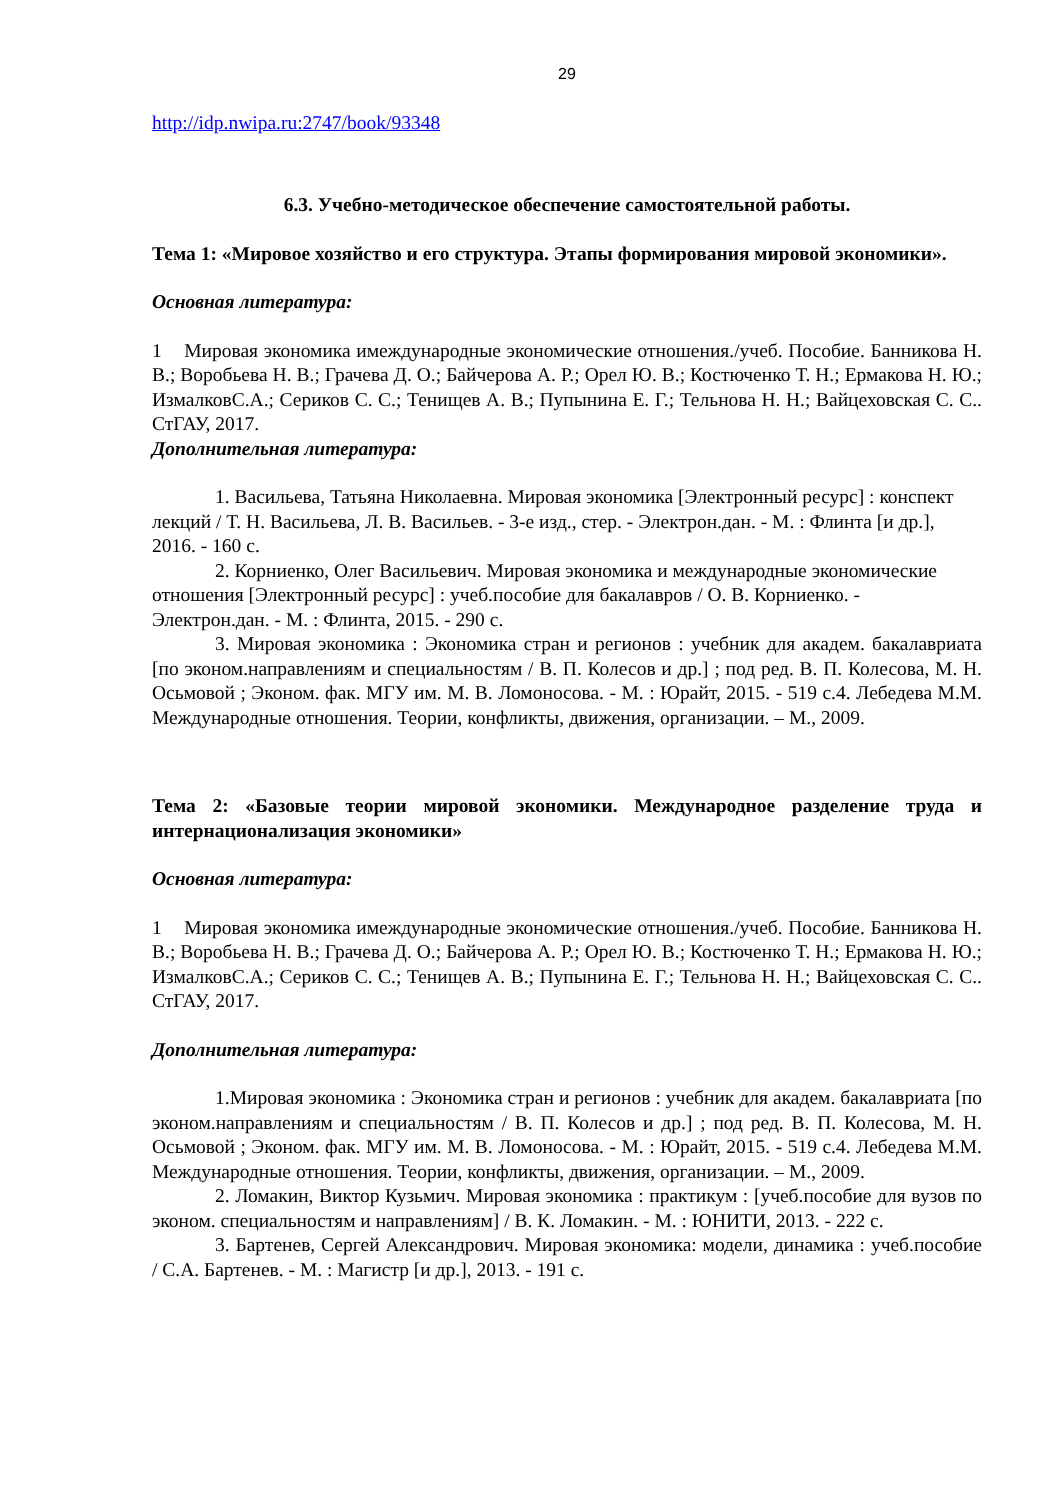29
http://idp.nwipa.ru:2747/book/93348
6.3. Учебно-методическое обеспечение самостоятельной работы.
Тема 1: «Мировое хозяйство и его структура. Этапы формирования мировой экономики».
Основная литература:
1 Мировая экономика имеждународные экономические отношения./учеб. Пособие. Банникова Н. В.; Воробьева Н. В.; Грачева Д. О.; Байчерова А. Р.; Орел Ю. В.; Костюченко Т. Н.; Ермакова Н. Ю.; ИзмалковС.А.; Сериков С. С.; Тенищев А. В.; Пупынина Е. Г.; Тельнова Н. Н.; Вайцеховская С. С.. СтГАУ, 2017.
Дополнительная литература:
1. Васильева, Татьяна Николаевна. Мировая экономика [Электронный ресурс] : конспект лекций / Т. Н. Васильева, Л. В. Васильев. - 3-е изд., стер. - Электрон.дан. - М. : Флинта [и др.], 2016. - 160 с.
2. Корниенко, Олег Васильевич. Мировая экономика и международные экономические отношения [Электронный ресурс] : учеб.пособие для бакалавров / О. В. Корниенко. - Электрон.дан. - М. : Флинта, 2015. - 290 с.
3. Мировая экономика : Экономика стран и регионов : учебник для академ. бакалавриата [по эконом.направлениям и специальностям / В. П. Колесов и др.] ; под ред. В. П. Колесова, М. Н. Осьмовой ; Эконом. фак. МГУ им. М. В. Ломоносова. - М. : Юрайт, 2015. - 519 с.4. Лебедева М.М. Международные отношения. Теории, конфликты, движения, организации. – М., 2009.
Тема 2: «Базовые теории мировой экономики. Международное разделение труда и интернационализация экономики»
Основная литература:
1 Мировая экономика имеждународные экономические отношения./учеб. Пособие. Банникова Н. В.; Воробьева Н. В.; Грачева Д. О.; Байчерова А. Р.; Орел Ю. В.; Костюченко Т. Н.; Ермакова Н. Ю.; ИзмалковС.А.; Сериков С. С.; Тенищев А. В.; Пупынина Е. Г.; Тельнова Н. Н.; Вайцеховская С. С.. СтГАУ, 2017.
Дополнительная литература:
1.Мировая экономика : Экономика стран и регионов : учебник для академ. бакалавриата [по эконом.направлениям и специальностям / В. П. Колесов и др.] ; под ред. В. П. Колесова, М. Н. Осьмовой ; Эконом. фак. МГУ им. М. В. Ломоносова. - М. : Юрайт, 2015. - 519 с.4. Лебедева М.М. Международные отношения. Теории, конфликты, движения, организации. – М., 2009.
2. Ломакин, Виктор Кузьмич. Мировая экономика : практикум : [учеб.пособие для вузов по эконом. специальностям и направлениям] / В. К. Ломакин. - М. : ЮНИТИ, 2013. - 222 с.
3. Бартенев, Сергей Александрович. Мировая экономика: модели, динамика : учеб.пособие / С.А. Бартенев. - М. : Магистр [и др.], 2013. - 191 с.